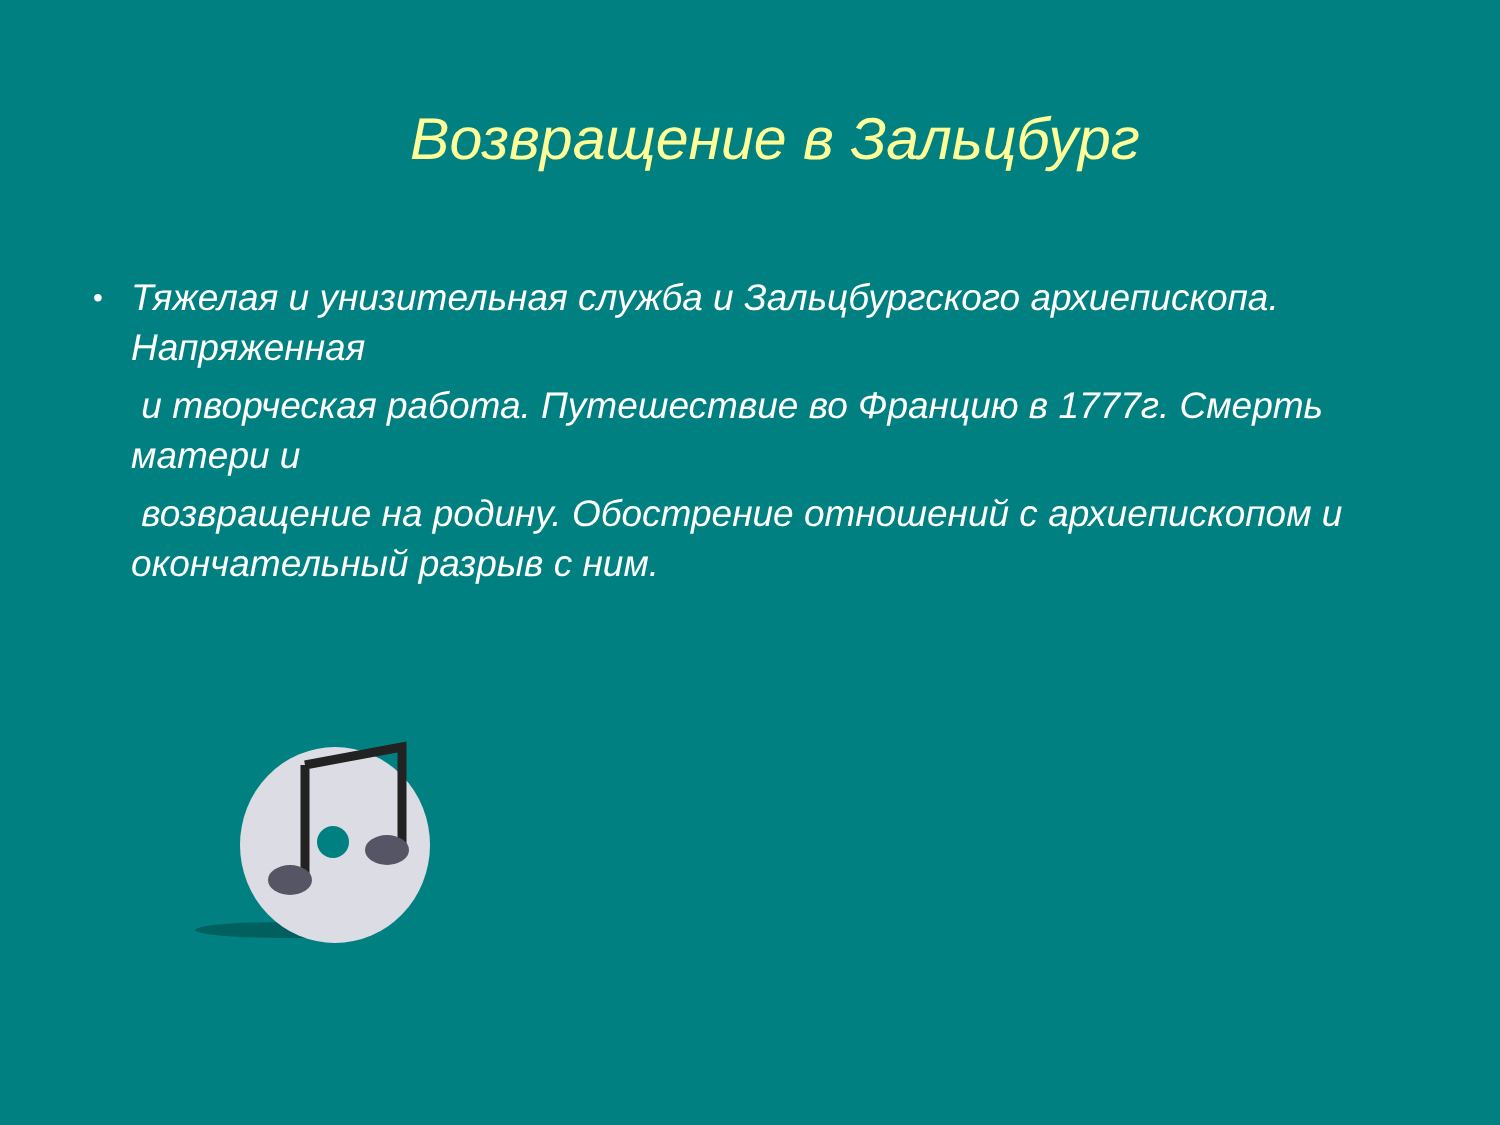Возвращение в Зальцбург
•
Тяжелая и унизительная служба и Зальцбургского архиепископа. Напряженная
и творческая работа. Путешествие во Францию в 1777г. Смерть матери и
возвращение на родину. Обострение отношений с архиепископом и окончательный разрыв с ним.